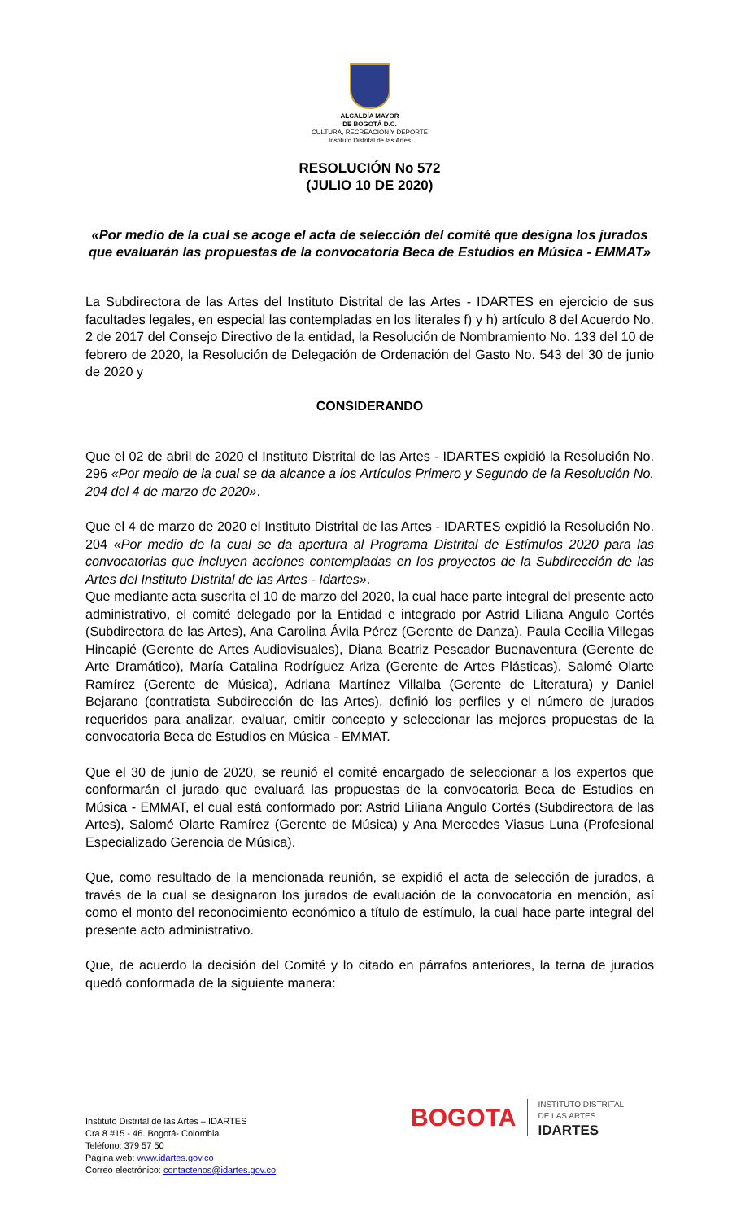ALCALDÍA MAYOR
DE BOGOTÁ D.C.
CULTURA, RECREACIÓN Y DEPORTE
Instituto Distrital de las Artes
RESOLUCIÓN No 572
(JULIO 10 DE 2020)
«Por medio de la cual se acoge el acta de selección del comité que designa los jurados que evaluarán las propuestas de la convocatoria Beca de Estudios en Música - EMMAT»
La Subdirectora de las Artes del Instituto Distrital de las Artes - IDARTES en ejercicio de sus facultades legales, en especial las contempladas en los literales f) y h) artículo 8 del Acuerdo No. 2 de 2017 del Consejo Directivo de la entidad, la Resolución de Nombramiento No. 133 del 10 de febrero de 2020, la Resolución de Delegación de Ordenación del Gasto No. 543 del 30 de junio de 2020 y
CONSIDERANDO
Que el 02 de abril de 2020 el Instituto Distrital de las Artes - IDARTES expidió la Resolución No. 296 «Por medio de la cual se da alcance a los Artículos Primero y Segundo de la Resolución No. 204 del 4 de marzo de 2020».
Que el 4 de marzo de 2020 el Instituto Distrital de las Artes - IDARTES expidió la Resolución No. 204 «Por medio de la cual se da apertura al Programa Distrital de Estímulos 2020 para las convocatorias que incluyen acciones contempladas en los proyectos de la Subdirección de las Artes del Instituto Distrital de las Artes - Idartes».
Que mediante acta suscrita el 10 de marzo del 2020, la cual hace parte integral del presente acto administrativo, el comité delegado por la Entidad e integrado por Astrid Liliana Angulo Cortés (Subdirectora de las Artes), Ana Carolina Ávila Pérez (Gerente de Danza), Paula Cecilia Villegas Hincapié (Gerente de Artes Audiovisuales), Diana Beatriz Pescador Buenaventura (Gerente de Arte Dramático), María Catalina Rodríguez Ariza (Gerente de Artes Plásticas), Salomé Olarte Ramírez (Gerente de Música), Adriana Martínez Villalba (Gerente de Literatura) y Daniel Bejarano (contratista Subdirección de las Artes), definió los perfiles y el número de jurados requeridos para analizar, evaluar, emitir concepto y seleccionar las mejores propuestas de la convocatoria Beca de Estudios en Música - EMMAT.
Que el 30 de junio de 2020, se reunió el comité encargado de seleccionar a los expertos que conformarán el jurado que evaluará las propuestas de la convocatoria Beca de Estudios en Música - EMMAT, el cual está conformado por: Astrid Liliana Angulo Cortés (Subdirectora de las Artes), Salomé Olarte Ramírez (Gerente de Música) y Ana Mercedes Viasus Luna (Profesional Especializado Gerencia de Música).
Que, como resultado de la mencionada reunión, se expidió el acta de selección de jurados, a través de la cual se designaron los jurados de evaluación de la convocatoria en mención, así como el monto del reconocimiento económico a título de estímulo, la cual hace parte integral del presente acto administrativo.
Que, de acuerdo la decisión del Comité y lo citado en párrafos anteriores, la terna de jurados quedó conformada de la siguiente manera:
Instituto Distrital de las Artes – IDARTES
Cra 8 #15 - 46. Bogotá- Colombia
Teléfono: 379 57 50
Página web: www.idartes.gov.co
Correo electrónico: contactenos@idartes.gov.co
BOGOTA
INSTITUTO DISTRITAL
DE LAS ARTES
IDARTES